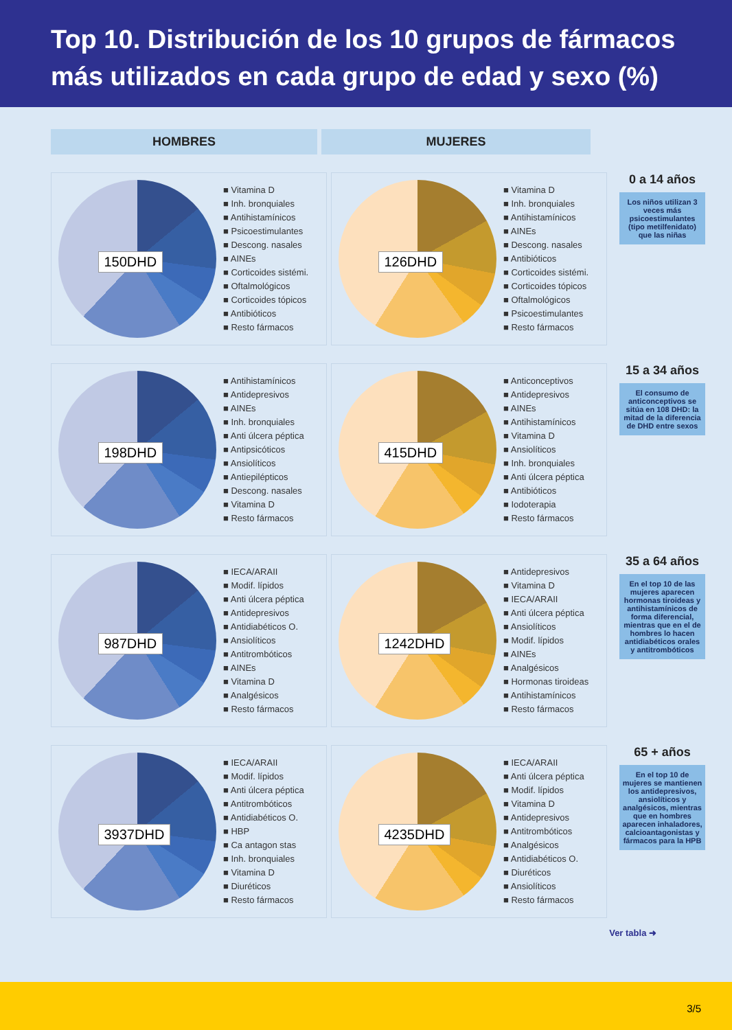Top 10. Distribución de los 10 grupos de fármacos más utilizados en cada grupo de edad y sexo (%)
HOMBRES MUJERES
150DHD
■ Vitamina D
■ Inh. bronquiales
■ Antihistamínicos
■ Psicoestimulantes
■ Descong. nasales
■ AINEs
■ Corticoides sistémi.
■ Oftalmológicos
■ Corticoides tópicos
■ Antibióticos
■ Resto fármacos
126DHD
■ Vitamina D
■ Inh. bronquiales
■ Antihistamínicos
■ AINEs
■ Descong. nasales
■ Antibióticos
■ Corticoides sistémi.
■ Corticoides tópicos
■ Oftalmológicos
■ Psicoestimulantes
■ Resto fármacos
0 a 14 años
Los niños utilizan 3 veces más psicoestimulantes (tipo metilfenidato) que las niñas
198DHD
■ Antihistamínicos
■ Antidepresivos
■ AINEs
■ Inh. bronquiales
■ Anti úlcera péptica
■ Antipsicóticos
■ Ansiolíticos
■ Antiepilépticos
■ Descong. nasales
■ Vitamina D
■ Resto fármacos
415DHD
■ Anticonceptivos
■ Antidepresivos
■ AINEs
■ Antihistamínicos
■ Vitamina D
■ Ansiolíticos
■ Inh. bronquiales
■ Anti úlcera péptica
■ Antibióticos
■ Iodoterapia
■ Resto fármacos
15 a 34 años
El consumo de anticonceptivos se sitúa en 108 DHD: la mitad de la diferencia de DHD entre sexos
987DHD
■ IECA/ARAII
■ Modif. lípidos
■ Anti úlcera péptica
■ Antidepresivos
■ Antidiabéticos O.
■ Ansiolíticos
■ Antitrombóticos
■ AINEs
■ Vitamina D
■ Analgésicos
■ Resto fármacos
1242DHD
■ Antidepresivos
■ Vitamina D
■ IECA/ARAII
■ Anti úlcera péptica
■ Ansiolíticos
■ Modif. lípidos
■ AINEs
■ Analgésicos
■ Hormonas tiroideas
■ Antihistamínicos
■ Resto fármacos
35 a 64 años
En el top 10 de las mujeres aparecen hormonas tiroideas y antihistamínicos de forma diferencial, mientras que en el de hombres lo hacen antidiabéticos orales y antitrombóticos
3937DHD
■ IECA/ARAII
■ Modif. lípidos
■ Anti úlcera péptica
■ Antitrombóticos
■ Antidiabéticos O.
■ HBP
■ Ca antagon stas
■ Inh. bronquiales
■ Vitamina D
■ Diuréticos
■ Resto fármacos
4235DHD
■ IECA/ARAII
■ Anti úlcera péptica
■ Modif. lípidos
■ Vitamina D
■ Antidepresivos
■ Antitrombóticos
■ Analgésicos
■ Antidiabéticos O.
■ Diuréticos
■ Ansiolíticos
■ Resto fármacos
65 + años
En el top 10 de mujeres se mantienen los antidepresivos, ansiolíticos y analgésicos, mientras que en hombres aparecen inhaladores, calcioantagonistas y fármacos para la HPB
Ver tabla ➜
3/5